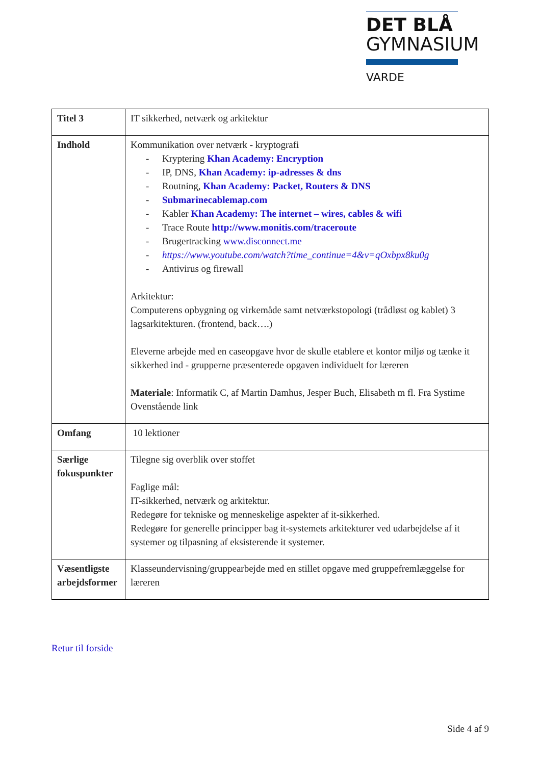DET BLÅ
GYMNASIUM
VARDE
| Titel 3 | IT sikkerhed, netværk og arkitektur |
| Indhold | Kommunikation over netværk - kryptografi - Kryptering Khan Academy: Encryption - IP, DNS, Khan Academy: ip-adresses & dns - Routning, Khan Academy: Packet, Routers & DNS - Submarinecablemap.com - Kabler Khan Academy: The internet – wires, cables & wifi - Trace Route http://www.monitis.com/traceroute - Brugertracking www.disconnect.me - https://www.youtube.com/watch?time_continue=4&v=qOxbpx8ku0g - Antivirus og firewall Arkitektur: Computerens opbygning og virkemåde samt netværkstopologi (trådløst og kablet) 3 lagsarkitekturen. (frontend, back….) Eleverne arbejde med en caseopgave hvor de skulle etablere et kontor miljø og tænke it sikkerhed ind - grupperne præsenterede opgaven individuelt for læreren Materiale : Informatik C, af Martin Damhus, Jesper Buch, Elisabeth m fl. Fra Systime Ovenstående link |
| Omfang | 10 lektioner |
| Særlige fokuspunkter | Tilegne sig overblik over stoffet Faglige mål: IT-sikkerhed, netværk og arkitektur. Redegøre for tekniske og menneskelige aspekter af it-sikkerhed. Redegøre for generelle principper bag it-systemets arkitekturer ved udarbejdelse af it systemer og tilpasning af eksisterende it systemer. |
| Væsentligste arbejdsformer | Klasseundervisning/gruppearbejde med en stillet opgave med gruppefremlæggelse for læreren |
Retur til forside
Side 4 af 9